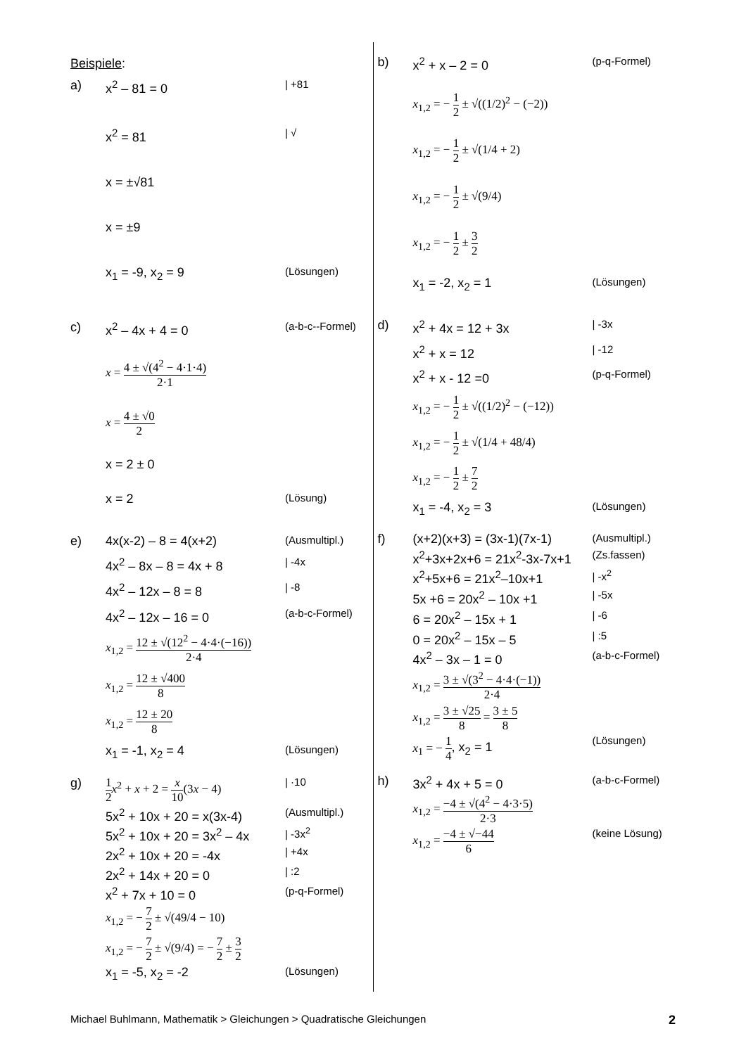Beispiele:
a)
x<sup>2</sup> – 81 = 0
| +81
x<sup>2</sup> = 81
| √
x = ±√81
x = ±9
x<sub>1</sub> = -9, x<sub>2</sub> = 9
(Lösungen)
c)
x<sup>2</sup> – 4x + 4 = 0
(a-b-c--Formel)
x = 4 ± √(4<sup>2</sup> − 4·1·4) 2·1
x = 4 ± √0 2
x = 2 ± 0
x = 2
(Lösung)
e)
4x(x-2) – 8 = 4(x+2)
(Ausmultipl.)
4x<sup>2</sup> – 8x – 8 = 4x + 8
| -4x
4x<sup>2</sup> – 12x – 8 = 8
| -8
4x<sup>2</sup> – 12x – 16 = 0
(a-b-c-Formel)
x<sub>1,2</sub> = 12 ± √(12<sup>2</sup> − 4·4·(−16)) 2·4
x<sub>1,2</sub> = 12 ± √400 8
x<sub>1,2</sub> = 12 ± 20 8
x<sub>1</sub> = -1, x<sub>2</sub> = 4
(Lösungen)
g)
1 2 x<sup>2</sup> + x + 2 = x 10(3x − 4)
| ·10
5x<sup>2</sup> + 10x + 20 = x(3x-4)
(Ausmultipl.)
5x<sup>2</sup> + 10x + 20 = 3x<sup>2</sup> – 4x
| -3x<sup>2</sup>
2x<sup>2</sup> + 10x + 20 = -4x
| +4x
2x<sup>2</sup> + 14x + 20 = 0
| :2
x<sup>2</sup> + 7x + 10 = 0
(p-q-Formel)
x<sub>1,2</sub> = − 7 2 ± √(49/4 − 10)
x<sub>1,2</sub> = − 7 2 ± √(9/4) = − 7 2 ± 3 2
x<sub>1</sub> = -5, x<sub>2</sub> = -2
(Lösungen)
b)
x<sup>2</sup> + x – 2 = 0
(p-q-Formel)
x<sub>1,2</sub> = − 1 2 ± √((1/2)<sup>2</sup> − (−2))
x<sub>1,2</sub> = − 1 2 ± √(1/4 + 2)
x<sub>1,2</sub> = − 1 2 ± √(9/4)
x<sub>1,2</sub> = − 1 2 ± 3 2
x<sub>1</sub> = -2, x<sub>2</sub> = 1
(Lösungen)
d)
x<sup>2</sup> + 4x = 12 + 3x
| -3x
x<sup>2</sup> + x = 12
| -12
x<sup>2</sup> + x - 12 =0
(p-q-Formel)
x<sub>1,2</sub> = − 1 2 ± √((1/2)<sup>2</sup> − (−12))
x<sub>1,2</sub> = − 1 2 ± √(1/4 + 48/4)
x<sub>1,2</sub> = − 1 2 ± 7 2
x<sub>1</sub> = -4, x<sub>2</sub> = 3
(Lösungen)
f)
(x+2)(x+3) = (3x-1)(7x-1)
(Ausmultipl.)
x<sup>2</sup>+3x+2x+6 = 21x<sup>2</sup>-3x-7x+1
(Zs.fassen)
x<sup>2</sup>+5x+6 = 21x<sup>2</sup>–10x+1
| -x<sup>2</sup>
5x +6 = 20x<sup>2</sup> – 10x +1
| -5x
6 = 20x<sup>2</sup> – 15x + 1
| -6
0 = 20x<sup>2</sup> – 15x – 5
| :5
4x<sup>2</sup> – 3x – 1 = 0
(a-b-c-Formel)
x<sub>1,2</sub> = 3 ± √(3<sup>2</sup> − 4·4·(−1)) 2·4
x<sub>1,2</sub> = 3 ± √25 8 = 3 ± 5 8
x<sub>1</sub> = − 1 4, x<sub>2</sub> = 1
(Lösungen)
h)
3x<sup>2</sup> + 4x + 5 = 0
(a-b-c-Formel)
x<sub>1,2</sub> = −4 ± √(4<sup>2</sup> − 4·3·5) 2·3
x<sub>1,2</sub> = −4 ± √−44 6
(keine Lösung)
Michael Buhlmann, Mathematik > Gleichungen > Quadratische Gleichungen 2